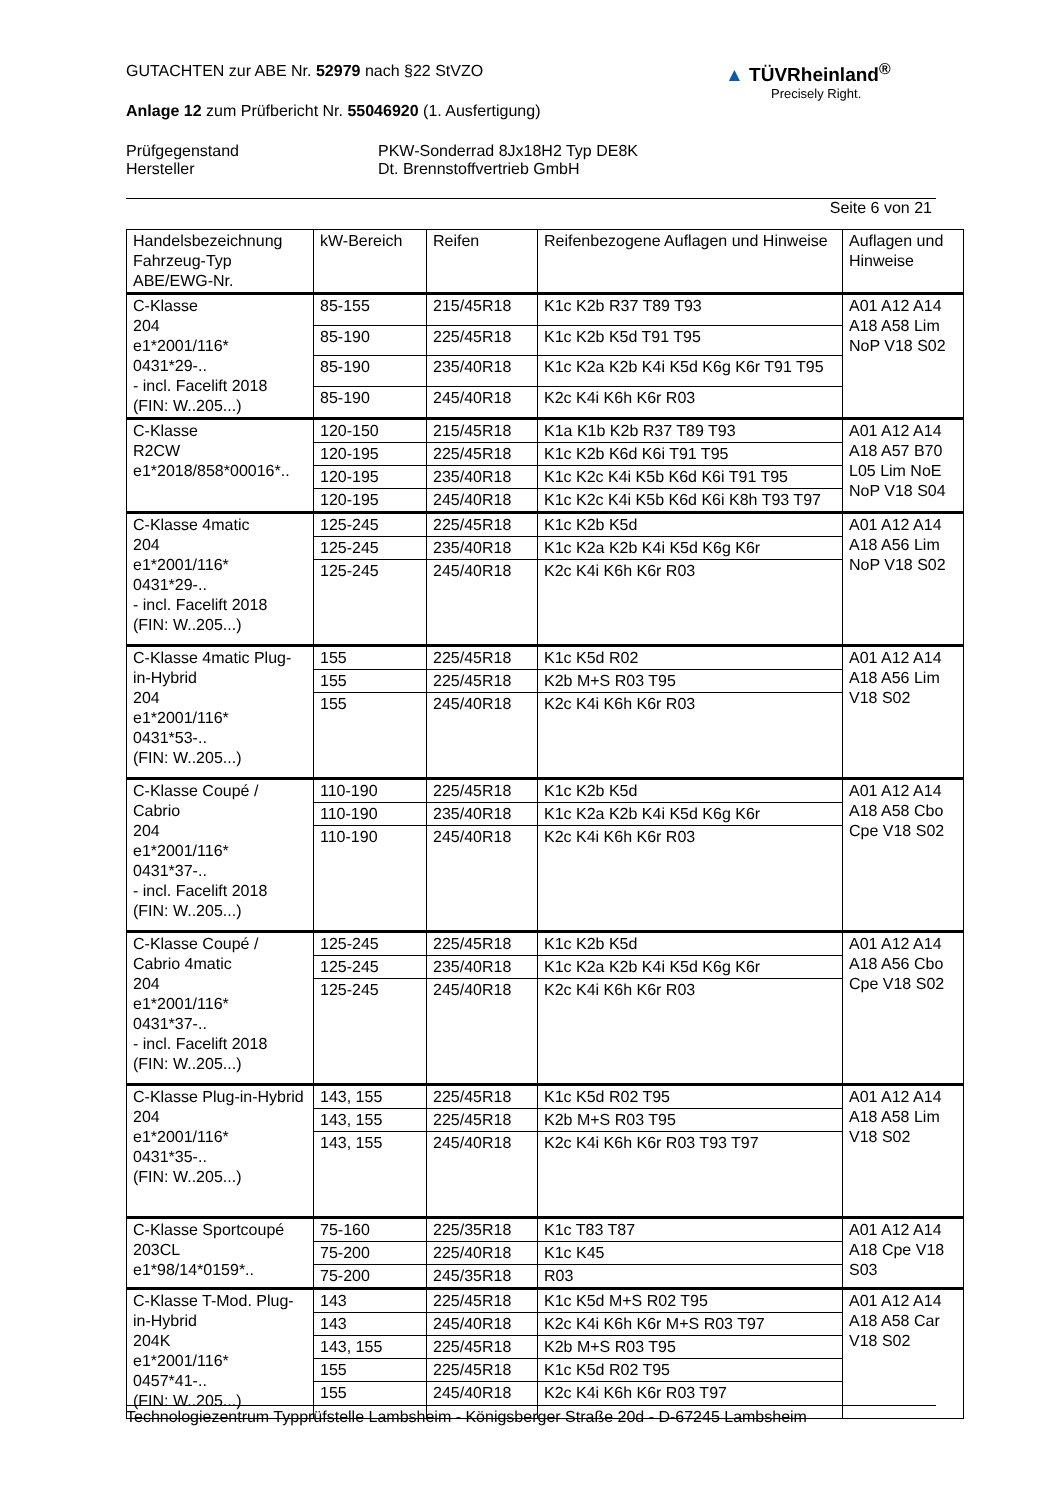GUTACHTEN zur ABE Nr. 52979 nach §22 StVZO
Anlage 12 zum Prüfbericht Nr. 55046920 (1. Ausfertigung)
Prüfgegenstand
Hersteller
PKW-Sonderrad 8Jx18H2 Typ DE8K
Dt. Brennstoffvertrieb GmbH
Seite 6 von 21
▲ TÜVRheinland<sup>®</sup>
Precisely Right.
| Handelsbezeichnung Fahrzeug-Typ ABE/EWG-Nr. | kW-Bereich | Reifen | Reifenbezogene Auflagen und Hinweise | Auflagen und Hinweise |
| --- | --- | --- | --- | --- |
| C-Klasse 204 e1*2001/116* 0431*29-.. - incl. Facelift 2018 (FIN: W..205...) | 85-155 | 215/45R18 | K1c K2b R37 T89 T93 | A01 A12 A14 A18 A58 Lim NoP V18 S02 |
| | 85-190 | 225/45R18 | K1c K2b K5d T91 T95 | |
| | 85-190 | 235/40R18 | K1c K2a K2b K4i K5d K6g K6r T91 T95 | |
| | 85-190 | 245/40R18 | K2c K4i K6h K6r R03 | |
| C-Klasse R2CW e1*2018/858*00016*.. | 120-150 | 215/45R18 | K1a K1b K2b R37 T89 T93 | A01 A12 A14 A18 A57 B70 L05 Lim NoE NoP V18 S04 |
| | 120-195 | 225/45R18 | K1c K2b K6d K6i T91 T95 | |
| | 120-195 | 235/40R18 | K1c K2c K4i K5b K6d K6i T91 T95 | |
| | 120-195 | 245/40R18 | K1c K2c K4i K5b K6d K6i K8h T93 T97 | |
| C-Klasse 4matic 204 e1*2001/116* 0431*29-.. - incl. Facelift 2018 (FIN: W..205...) | 125-245 | 225/45R18 | K1c K2b K5d | A01 A12 A14 A18 A56 Lim NoP V18 S02 |
| | 125-245 | 235/40R18 | K1c K2a K2b K4i K5d K6g K6r | |
| | 125-245 | 245/40R18 | K2c K4i K6h K6r R03 | |
| C-Klasse 4matic Plug-in-Hybrid 204 e1*2001/116* 0431*53-.. (FIN: W..205...) | 155 | 225/45R18 | K1c K5d R02 | A01 A12 A14 A18 A56 Lim V18 S02 |
| | 155 | 225/45R18 | K2b M+S R03 T95 | |
| | 155 | 245/40R18 | K2c K4i K6h K6r R03 | |
| C-Klasse Coupé / Cabrio 204 e1*2001/116* 0431*37-.. - incl. Facelift 2018 (FIN: W..205...) | 110-190 | 225/45R18 | K1c K2b K5d | A01 A12 A14 A18 A58 Cbo Cpe V18 S02 |
| | 110-190 | 235/40R18 | K1c K2a K2b K4i K5d K6g K6r | |
| | 110-190 | 245/40R18 | K2c K4i K6h K6r R03 | |
| C-Klasse Coupé / Cabrio 4matic 204 e1*2001/116* 0431*37-.. - incl. Facelift 2018 (FIN: W..205...) | 125-245 | 225/45R18 | K1c K2b K5d | A01 A12 A14 A18 A56 Cbo Cpe V18 S02 |
| | 125-245 | 235/40R18 | K1c K2a K2b K4i K5d K6g K6r | |
| | 125-245 | 245/40R18 | K2c K4i K6h K6r R03 | |
| C-Klasse Plug-in-Hybrid 204 e1*2001/116* 0431*35-.. (FIN: W..205...) | 143, 155 | 225/45R18 | K1c K5d R02 T95 | A01 A12 A14 A18 A58 Lim V18 S02 |
| | 143, 155 | 225/45R18 | K2b M+S R03 T95 | |
| | 143, 155 | 245/40R18 | K2c K4i K6h K6r R03 T93 T97 | |
| C-Klasse Sportcoupé 203CL e1*98/14*0159*.. | 75-160 | 225/35R18 | K1c T83 T87 | A01 A12 A14 A18 Cpe V18 S03 |
| | 75-200 | 225/40R18 | K1c K45 | |
| | 75-200 | 245/35R18 | R03 | |
| C-Klasse T-Mod. Plug-in-Hybrid 204K e1*2001/116* 0457*41-.. (FIN: W..205...) | 143 | 225/45R18 | K1c K5d M+S R02 T95 | A01 A12 A14 A18 A58 Car V18 S02 |
| | 143 | 245/40R18 | K2c K4i K6h K6r M+S R03 T97 | |
| | 143, 155 | 225/45R18 | K2b M+S R03 T95 | |
| | 155 | 225/45R18 | K1c K5d R02 T95 | |
| | 155 | 245/40R18 | K2c K4i K6h K6r R03 T97 | |
Technologiezentrum Typprüfstelle Lambsheim - Königsberger Straße 20d - D-67245 Lambsheim